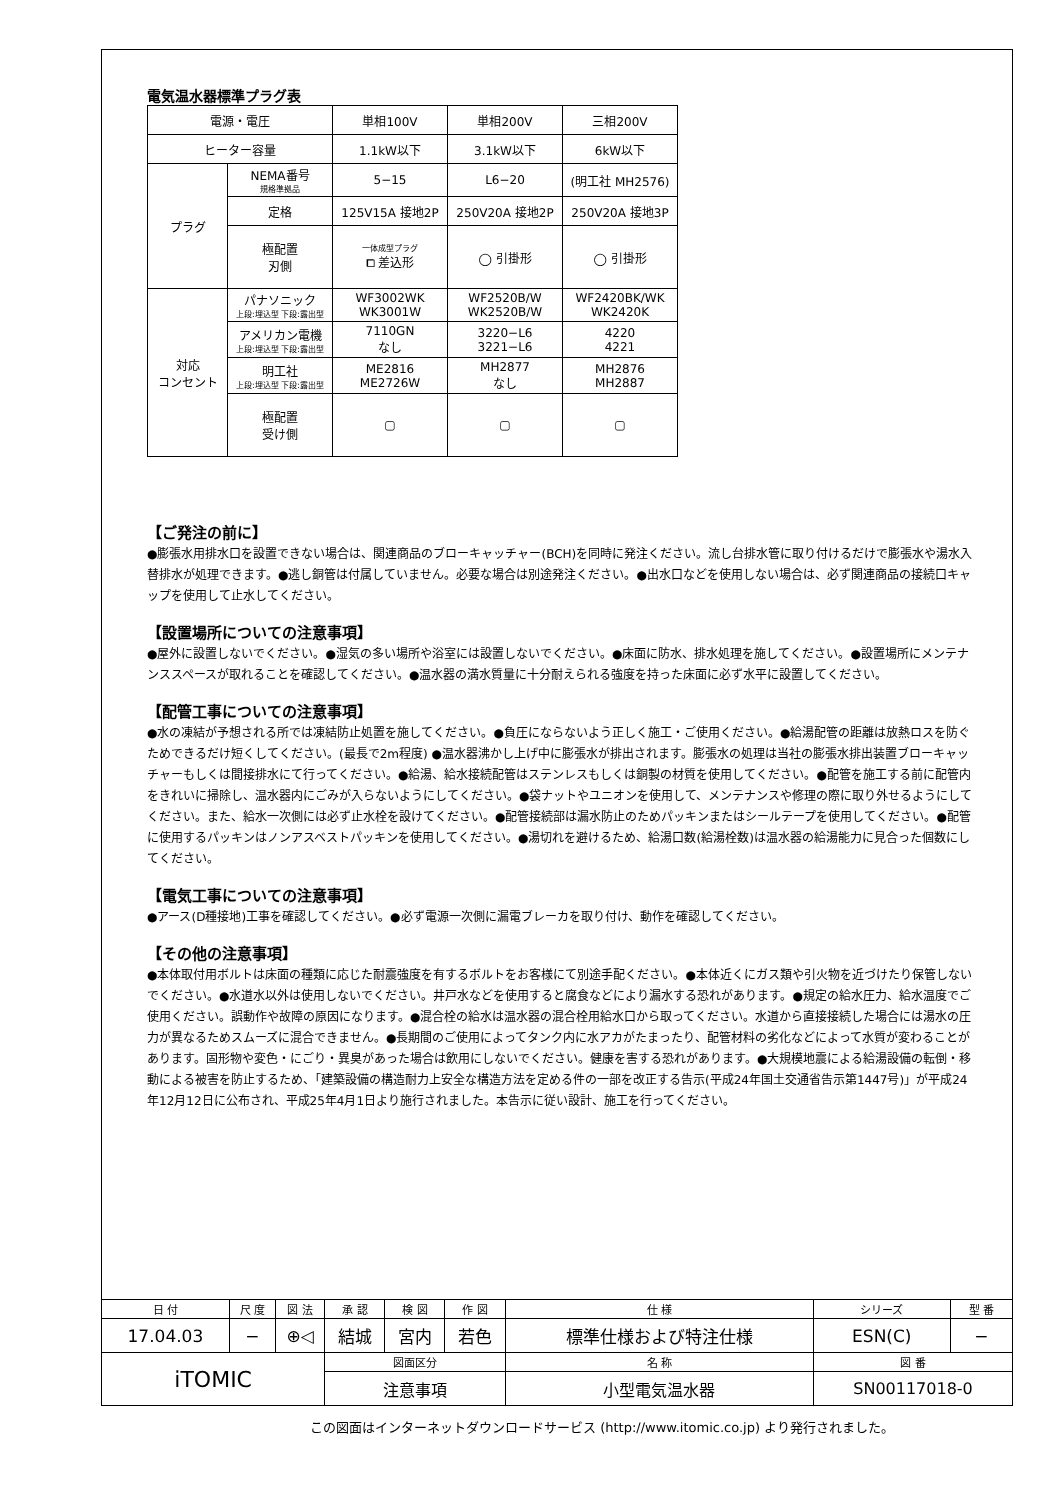電気温水器標準プラグ表
| 電源・電圧 | | 単相100V | 単相200V | 三相200V |
| ヒーター容量 | | 1.1kW以下 | 3.1kW以下 | 6kW以下 |
| プラグ | NEMA番号 規格準拠品 | 5−15 | L6−20 | (明工社 MH2576) |
| | 定格 | 125V15A 接地2P | 250V20A 接地2P | 250V20A 接地3P |
| | 極配置 刃側 | 一体成型プラグ ⧠ 差込形 | ◯ 引掛形 | ◯ 引掛形 |
| 対応 コンセント | パナソニック 上段:埋込型 下段:露出型 | WF3002WK WK3001W | WF2520B/W WK2520B/W | WF2420BK/WK WK2420K |
| | アメリカン電機 上段:埋込型 下段:露出型 | 7110GN なし | 3220−L6 3221−L6 | 4220 4221 |
| | 明工社 上段:埋込型 下段:露出型 | ME2816 ME2726W | MH2877 なし | MH2876 MH2887 |
| | 極配置 受け側 | ▢ | ▢ | ▢ |
【ご発注の前に】
●膨張水用排水口を設置できない場合は、関連商品のブローキャッチャー(BCH)を同時に発注ください。流し台排水管に取り付けるだけで膨張水や湯水入替排水が処理できます。●逃し銅管は付属していません。必要な場合は別途発注ください。●出水口などを使用しない場合は、必ず関連商品の接続口キャップを使用して止水してください。
【設置場所についての注意事項】
●屋外に設置しないでください。●湿気の多い場所や浴室には設置しないでください。●床面に防水、排水処理を施してください。●設置場所にメンテナンススペースが取れることを確認してください。●温水器の満水質量に十分耐えられる強度を持った床面に必ず水平に設置してください。
【配管工事についての注意事項】
●水の凍結が予想される所では凍結防止処置を施してください。●負圧にならないよう正しく施工・ご使用ください。●給湯配管の距離は放熱ロスを防ぐためできるだけ短くしてください。(最長で2m程度) ●温水器沸かし上げ中に膨張水が排出されます。膨張水の処理は当社の膨張水排出装置ブローキャッチャーもしくは間接排水にて行ってください。●給湯、給水接続配管はステンレスもしくは銅製の材質を使用してください。●配管を施工する前に配管内をきれいに掃除し、温水器内にごみが入らないようにしてください。●袋ナットやユニオンを使用して、メンテナンスや修理の際に取り外せるようにしてください。また、給水一次側には必ず止水栓を設けてください。●配管接続部は漏水防止のためパッキンまたはシールテープを使用してください。●配管に使用するパッキンはノンアスベストパッキンを使用してください。●湯切れを避けるため、給湯口数(給湯栓数)は温水器の給湯能力に見合った個数にしてください。
【電気工事についての注意事項】
●アース(D種接地)工事を確認してください。●必ず電源一次側に漏電ブレーカを取り付け、動作を確認してください。
【その他の注意事項】
●本体取付用ボルトは床面の種類に応じた耐震強度を有するボルトをお客様にて別途手配ください。●本体近くにガス類や引火物を近づけたり保管しないでください。●水道水以外は使用しないでください。井戸水などを使用すると腐食などにより漏水する恐れがあります。●規定の給水圧力、給水温度でご使用ください。誤動作や故障の原因になります。●混合栓の給水は温水器の混合栓用給水口から取ってください。水道から直接接続した場合には湯水の圧力が異なるためスムーズに混合できません。●長期間のご使用によってタンク内に水アカがたまったり、配管材料の劣化などによって水質が変わることがあります。固形物や変色・にごり・異臭があった場合は飲用にしないでください。健康を害する恐れがあります。●大規模地震による給湯設備の転倒・移動による被害を防止するため、「建築設備の構造耐力上安全な構造方法を定める件の一部を改正する告示(平成24年国土交通省告示第1447号)」が平成24年12月12日に公布され、平成25年4月1日より施行されました。本告示に従い設計、施工を行ってください。
| 日 付 | 尺 度 | 図 法 | 承 認 | 検 図 | 作 図 | 仕 様 | シリーズ | 型 番 |
| 17.04.03 | − | ⊕◁ | 結城 | 宮内 | 若色 | 標準仕様および特注仕様 | ESN(C) | − |
| iTOMIC | | | 図面区分 | | | 名 称 | 図 番 | |
| | | | 注意事項 | | | 小型電気温水器 | SN00117018-0 | |
この図面はインターネットダウンロードサービス (http://www.itomic.co.jp) より発行されました。